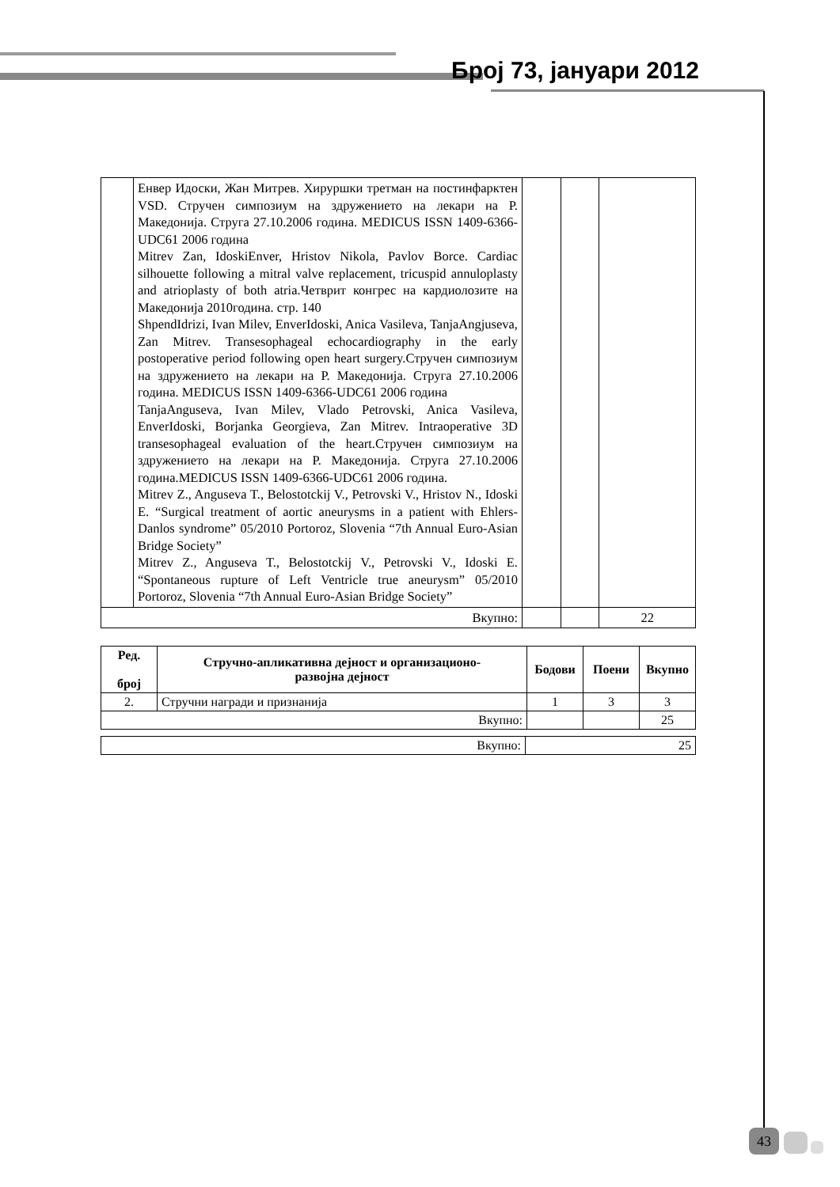Број 73, јануари 2012
| | Енвер Идоски, Жан Митрев. Хируршки третман на постинфарктен VSD. Стручен симпозиум на здружението на лекари на Р. Македонија. Струга 27.10.2006 година. MEDICUS ISSN 1409-6366-UDC61 2006 година Mitrev Zan, IdoskiEnver, Hristov Nikola, Pavlov Borce. Cardiac silhouette following a mitral valve replacement, tricuspid annuloplasty and atrioplasty of both atria.Четврит конгрес на кардиолозите на Македонија 2010година. стр. 140 ShpendIdrizi, Ivan Milev, EnverIdoski, Anica Vasileva, TanjaAngjuseva, Zan Mitrev. Transesophageal echocardiography in the early postoperative period following open heart surgery.Стручен симпозиум на здружението на лекари на Р. Македонија. Струга 27.10.2006 година. MEDICUS ISSN 1409-6366-UDC61 2006 година TanjaAnguseva, Ivan Milev, Vlado Petrovski, Anica Vasileva, EnverIdoski, Borjanka Georgieva, Zan Mitrev. Intraoperative 3D transesophageal evaluation of the heart.Стручен симпозиум на здружението на лекари на Р. Македонија. Струга 27.10.2006 година.MEDICUS ISSN 1409-6366-UDC61 2006 година. Mitrev Z., Anguseva T., Belostotckij V., Petrovski V., Hristov N., Idoski E. “Surgical treatment of aortic aneurysms in a patient with Ehlers-Danlos syndrome” 05/2010 Portoroz, Slovenia “7th Annual Euro-Asian Bridge Society” Mitrev Z., Anguseva T., Belostotckij V., Petrovski V., Idoski E. “Spontaneous rupture of Left Ventricle true aneurysm” 05/2010 Portoroz, Slovenia “7th Annual Euro-Asian Bridge Society” | | | |
| Вкупно: | | | | 22 |
| Ред. број | Стручно-апликативна дејност и организационо- развојна дејност | Бодови | Поени | Вкупно |
| --- | --- | --- | --- | --- |
| 2. | Стручни награди и признанија | 1 | 3 | 3 |
| Вкупно: | | | | 25 |
| Вкупно: | 25 |
43